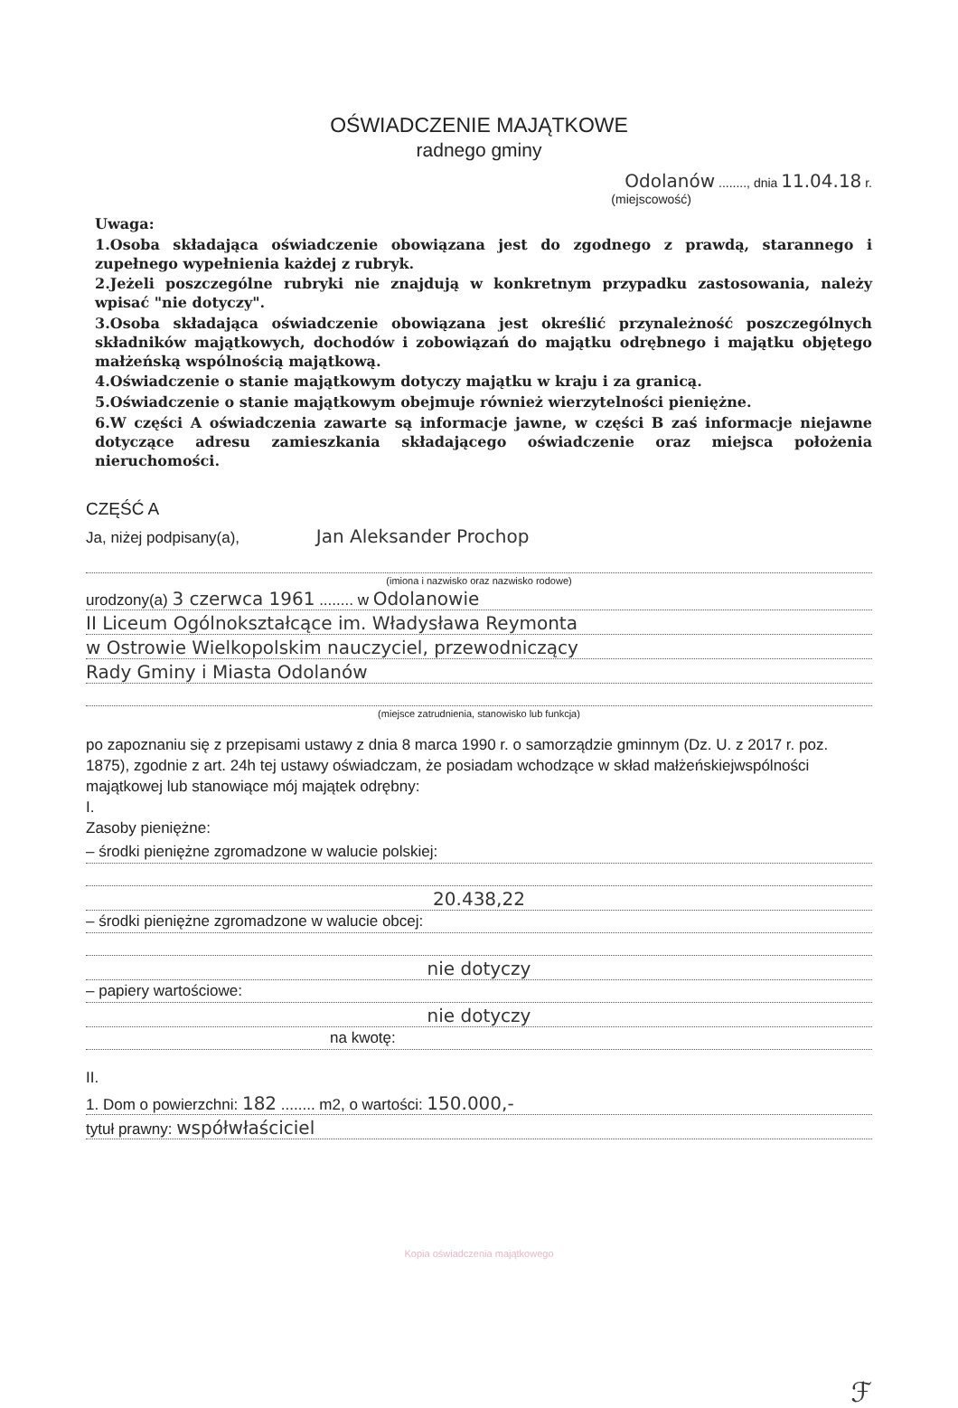OŚWIADCZENIE MAJĄTKOWE
radnego gminy
Odolanów ........, dnia 11.04.18 r.
(miejscowość)
Uwaga:
1.Osoba składająca oświadczenie obowiązana jest do zgodnego z prawdą, starannego i zupełnego wypełnienia każdej z rubryk.
2.Jeżeli poszczególne rubryki nie znajdują w konkretnym przypadku zastosowania, należy wpisać "nie dotyczy".
3.Osoba składająca oświadczenie obowiązana jest określić przynależność poszczególnych składników majątkowych, dochodów i zobowiązań do majątku odrębnego i majątku objętego małżeńską wspólnością majątkową.
4.Oświadczenie o stanie majątkowym dotyczy majątku w kraju i za granicą.
5.Oświadczenie o stanie majątkowym obejmuje również wierzytelności pieniężne.
6.W części A oświadczenia zawarte są informacje jawne, w części B zaś informacje niejawne dotyczące adresu zamieszkania składającego oświadczenie oraz miejsca położenia nieruchomości.
CZĘŚĆ A
Ja, niżej podpisany(a), Jan Aleksander Prochop
(imiona i nazwisko oraz nazwisko rodowe)
urodzony(a) 3 czerwca 1961 ........ w Odolanowie
II Liceum Ogólnokształcące im. Władysława Reymonta
w Ostrowie Wielkopolskim nauczyciel, przewodniczący
Rady Gminy i Miasta Odolanów
(miejsce zatrudnienia, stanowisko lub funkcja)
po zapoznaniu się z przepisami ustawy z dnia 8 marca 1990 r. o samorządzie gminnym (Dz. U. z 2017 r. poz. 1875), zgodnie z art. 24h tej ustawy oświadczam, że posiadam wchodzące w skład małżeńskiejwspólności majątkowej lub stanowiące mój majątek odrębny:
I.
Zasoby pieniężne:
– środki pieniężne zgromadzone w walucie polskiej:
20.438,22
– środki pieniężne zgromadzone w walucie obcej:
nie dotyczy
– papiery wartościowe:
nie dotyczy
na kwotę:
II.
1. Dom o powierzchni: 182 ........ m2, o wartości: 150.000,-
tytuł prawny: współwłaściciel
Kopia oświadczenia majątkowego
ℱ